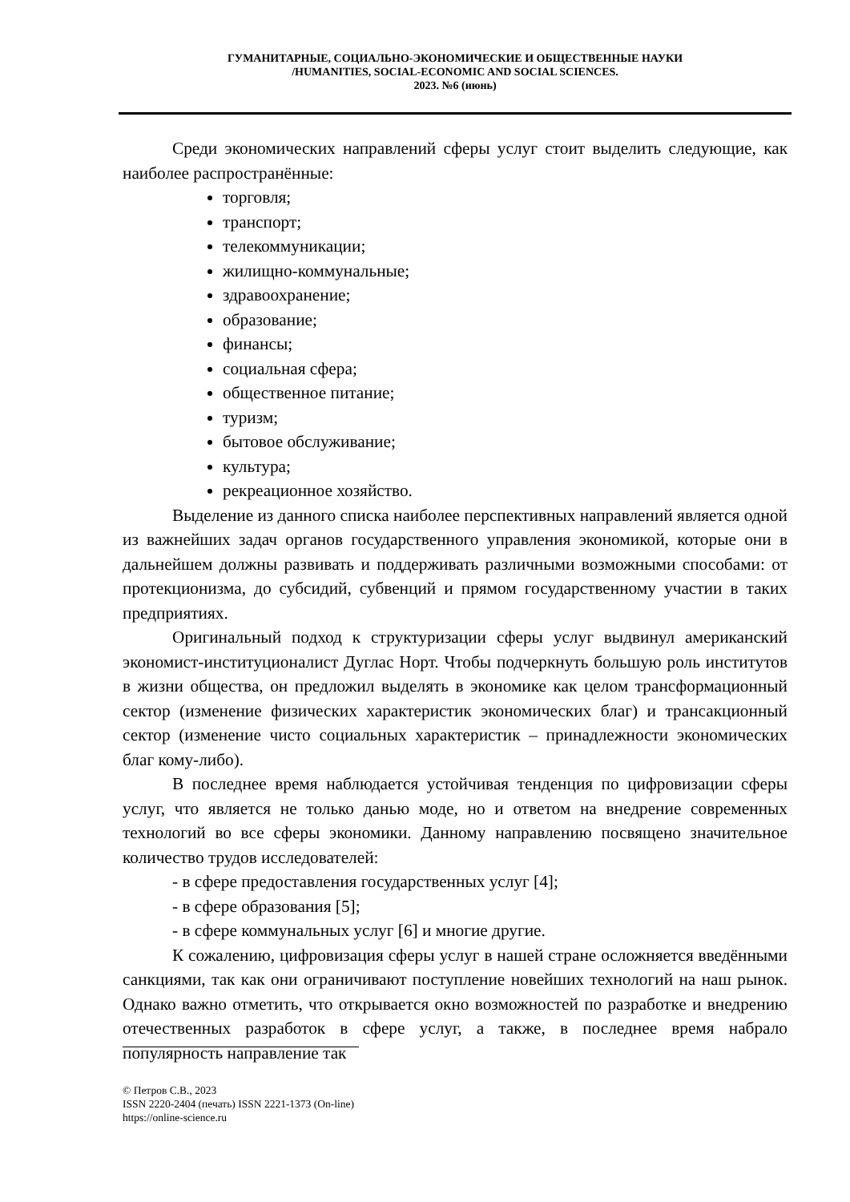ГУМАНИТАРНЫЕ, СОЦИАЛЬНО-ЭКОНОМИЧЕСКИЕ И ОБЩЕСТВЕННЫЕ НАУКИ
/HUMANITIES, SOCIAL-ECONOMIC AND SOCIAL SCIENCES.
2023. №6 (июнь)
Среди экономических направлений сферы услуг стоит выделить следующие, как наиболее распространённые:
торговля;
транспорт;
телекоммуникации;
жилищно-коммунальные;
здравоохранение;
образование;
финансы;
социальная сфера;
общественное питание;
туризм;
бытовое обслуживание;
культура;
рекреационное хозяйство.
Выделение из данного списка наиболее перспективных направлений является одной из важнейших задач органов государственного управления экономикой, которые они в дальнейшем должны развивать и поддерживать различными возможными способами: от протекционизма, до субсидий, субвенций и прямом государственному участии в таких предприятиях.
Оригинальный подход к структуризации сферы услуг выдвинул американский экономист-институционалист Дуглас Норт. Чтобы подчеркнуть большую роль институтов в жизни общества, он предложил выделять в экономике как целом трансформационный сектор (изменение физических характеристик экономических благ) и трансакционный сектор (изменение чисто социальных характеристик – принадлежности экономических благ кому-либо).
В последнее время наблюдается устойчивая тенденция по цифровизации сферы услуг, что является не только данью моде, но и ответом на внедрение современных технологий во все сферы экономики. Данному направлению посвящено значительное количество трудов исследователей:
- в сфере предоставления государственных услуг [4];
- в сфере образования [5];
- в сфере коммунальных услуг [6] и многие другие.
К сожалению, цифровизация сферы услуг в нашей стране осложняется введёнными санкциями, так как они ограничивают поступление новейших технологий на наш рынок. Однако важно отметить, что открывается окно возможностей по разработке и внедрению отечественных разработок в сфере услуг, а также, в последнее время набрало популярность направление так
© Петров С.В., 2023
ISSN 2220-2404 (печать) ISSN 2221-1373 (On-line)
https://online-science.ru